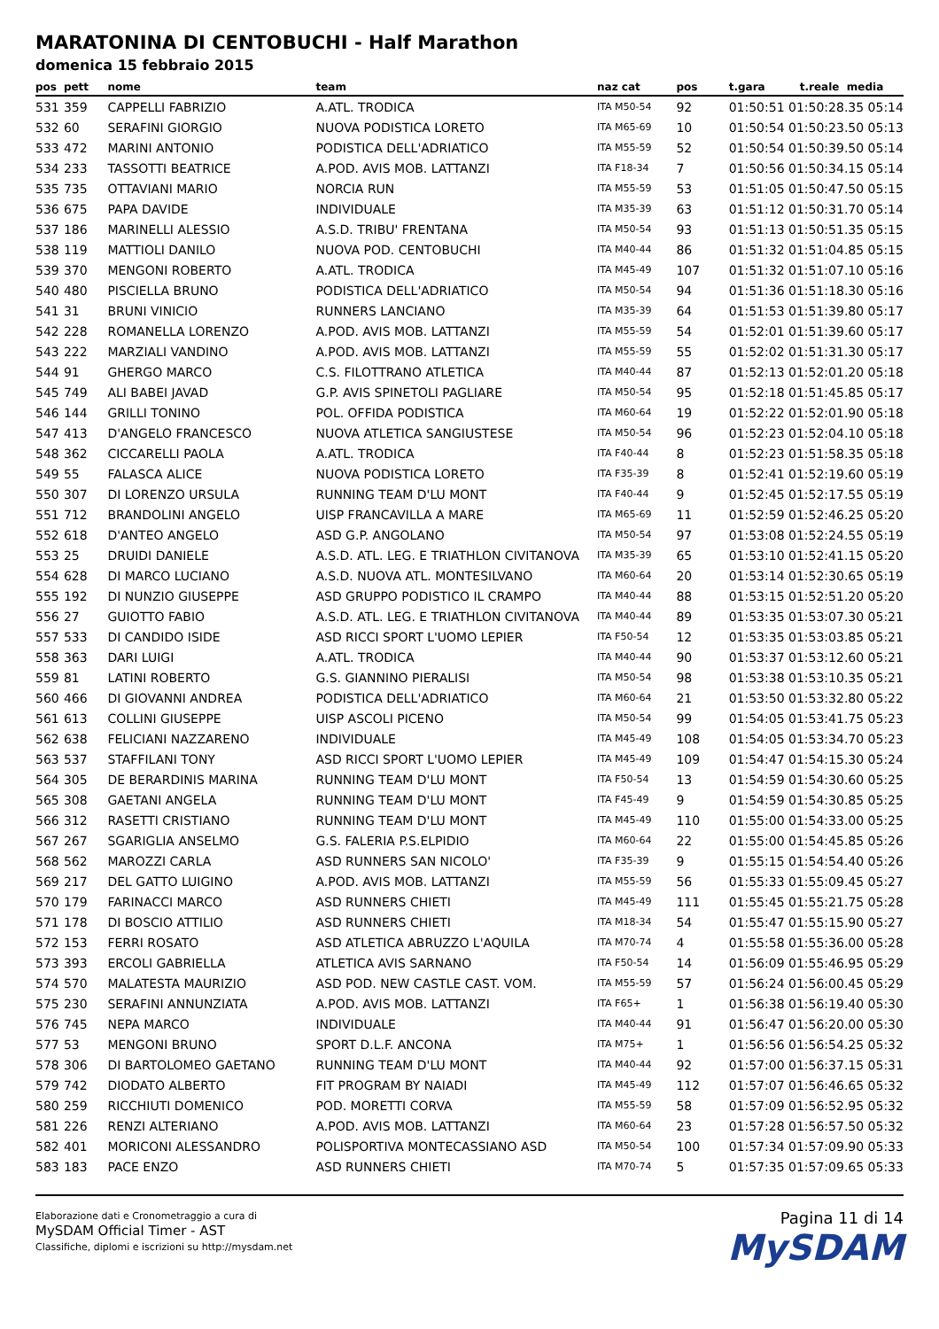MARATONINA DI CENTOBUCHI - Half Marathon
domenica 15 febbraio 2015
| pos | pett | nome | team | naz cat | pos | t.gara | t.reale media |
| --- | --- | --- | --- | --- | --- | --- | --- |
| 531 | 359 | CAPPELLI FABRIZIO | A.ATL. TRODICA | ITA M50-54 | 92 | 01:50:51 01:50:28.35 05:14 | |
| 532 | 60 | SERAFINI GIORGIO | NUOVA PODISTICA LORETO | ITA M65-69 | 10 | 01:50:54 01:50:23.50 05:13 | |
| 533 | 472 | MARINI ANTONIO | PODISTICA DELL'ADRIATICO | ITA M55-59 | 52 | 01:50:54 01:50:39.50 05:14 | |
| 534 | 233 | TASSOTTI BEATRICE | A.POD. AVIS MOB. LATTANZI | ITA F18-34 | 7 | 01:50:56 01:50:34.15 05:14 | |
| 535 | 735 | OTTAVIANI MARIO | NORCIA RUN | ITA M55-59 | 53 | 01:51:05 01:50:47.50 05:15 | |
| 536 | 675 | PAPA DAVIDE | INDIVIDUALE | ITA M35-39 | 63 | 01:51:12 01:50:31.70 05:14 | |
| 537 | 186 | MARINELLI ALESSIO | A.S.D. TRIBU' FRENTANA | ITA M50-54 | 93 | 01:51:13 01:50:51.35 05:15 | |
| 538 | 119 | MATTIOLI DANILO | NUOVA POD. CENTOBUCHI | ITA M40-44 | 86 | 01:51:32 01:51:04.85 05:15 | |
| 539 | 370 | MENGONI ROBERTO | A.ATL. TRODICA | ITA M45-49 | 107 | 01:51:32 01:51:07.10 05:16 | |
| 540 | 480 | PISCIELLA BRUNO | PODISTICA DELL'ADRIATICO | ITA M50-54 | 94 | 01:51:36 01:51:18.30 05:16 | |
| 541 | 31 | BRUNI VINICIO | RUNNERS LANCIANO | ITA M35-39 | 64 | 01:51:53 01:51:39.80 05:17 | |
| 542 | 228 | ROMANELLA LORENZO | A.POD. AVIS MOB. LATTANZI | ITA M55-59 | 54 | 01:52:01 01:51:39.60 05:17 | |
| 543 | 222 | MARZIALI VANDINO | A.POD. AVIS MOB. LATTANZI | ITA M55-59 | 55 | 01:52:02 01:51:31.30 05:17 | |
| 544 | 91 | GHERGO MARCO | C.S. FILOTTRANO ATLETICA | ITA M40-44 | 87 | 01:52:13 01:52:01.20 05:18 | |
| 545 | 749 | ALI BABEI JAVAD | G.P. AVIS SPINETOLI PAGLIARE | ITA M50-54 | 95 | 01:52:18 01:51:45.85 05:17 | |
| 546 | 144 | GRILLI TONINO | POL. OFFIDA PODISTICA | ITA M60-64 | 19 | 01:52:22 01:52:01.90 05:18 | |
| 547 | 413 | D'ANGELO FRANCESCO | NUOVA ATLETICA SANGIUSTESE | ITA M50-54 | 96 | 01:52:23 01:52:04.10 05:18 | |
| 548 | 362 | CICCARELLI PAOLA | A.ATL. TRODICA | ITA F40-44 | 8 | 01:52:23 01:51:58.35 05:18 | |
| 549 | 55 | FALASCA ALICE | NUOVA PODISTICA LORETO | ITA F35-39 | 8 | 01:52:41 01:52:19.60 05:19 | |
| 550 | 307 | DI LORENZO URSULA | RUNNING TEAM D'LU MONT | ITA F40-44 | 9 | 01:52:45 01:52:17.55 05:19 | |
| 551 | 712 | BRANDOLINI ANGELO | UISP FRANCAVILLA A MARE | ITA M65-69 | 11 | 01:52:59 01:52:46.25 05:20 | |
| 552 | 618 | D'ANTEO ANGELO | ASD G.P. ANGOLANO | ITA M50-54 | 97 | 01:53:08 01:52:24.55 05:19 | |
| 553 | 25 | DRUIDI DANIELE | A.S.D. ATL. LEG. E TRIATHLON CIVITANOVA | ITA M35-39 | 65 | 01:53:10 01:52:41.15 05:20 | |
| 554 | 628 | DI MARCO LUCIANO | A.S.D. NUOVA ATL. MONTESILVANO | ITA M60-64 | 20 | 01:53:14 01:52:30.65 05:19 | |
| 555 | 192 | DI NUNZIO GIUSEPPE | ASD GRUPPO PODISTICO IL CRAMPO | ITA M40-44 | 88 | 01:53:15 01:52:51.20 05:20 | |
| 556 | 27 | GUIOTTO FABIO | A.S.D. ATL. LEG. E TRIATHLON CIVITANOVA | ITA M40-44 | 89 | 01:53:35 01:53:07.30 05:21 | |
| 557 | 533 | DI CANDIDO ISIDE | ASD RICCI SPORT L'UOMO LEPIER | ITA F50-54 | 12 | 01:53:35 01:53:03.85 05:21 | |
| 558 | 363 | DARI LUIGI | A.ATL. TRODICA | ITA M40-44 | 90 | 01:53:37 01:53:12.60 05:21 | |
| 559 | 81 | LATINI ROBERTO | G.S. GIANNINO PIERALISI | ITA M50-54 | 98 | 01:53:38 01:53:10.35 05:21 | |
| 560 | 466 | DI GIOVANNI ANDREA | PODISTICA DELL'ADRIATICO | ITA M60-64 | 21 | 01:53:50 01:53:32.80 05:22 | |
| 561 | 613 | COLLINI GIUSEPPE | UISP ASCOLI PICENO | ITA M50-54 | 99 | 01:54:05 01:53:41.75 05:23 | |
| 562 | 638 | FELICIANI NAZZARENO | INDIVIDUALE | ITA M45-49 | 108 | 01:54:05 01:53:34.70 05:23 | |
| 563 | 537 | STAFFILANI TONY | ASD RICCI SPORT L'UOMO LEPIER | ITA M45-49 | 109 | 01:54:47 01:54:15.30 05:24 | |
| 564 | 305 | DE BERARDINIS MARINA | RUNNING TEAM D'LU MONT | ITA F50-54 | 13 | 01:54:59 01:54:30.60 05:25 | |
| 565 | 308 | GAETANI ANGELA | RUNNING TEAM D'LU MONT | ITA F45-49 | 9 | 01:54:59 01:54:30.85 05:25 | |
| 566 | 312 | RASETTI CRISTIANO | RUNNING TEAM D'LU MONT | ITA M45-49 | 110 | 01:55:00 01:54:33.00 05:25 | |
| 567 | 267 | SGARIGLIA ANSELMO | G.S. FALERIA P.S.ELPIDIO | ITA M60-64 | 22 | 01:55:00 01:54:45.85 05:26 | |
| 568 | 562 | MAROZZI CARLA | ASD RUNNERS SAN NICOLO' | ITA F35-39 | 9 | 01:55:15 01:54:54.40 05:26 | |
| 569 | 217 | DEL GATTO LUIGINO | A.POD. AVIS MOB. LATTANZI | ITA M55-59 | 56 | 01:55:33 01:55:09.45 05:27 | |
| 570 | 179 | FARINACCI MARCO | ASD RUNNERS CHIETI | ITA M45-49 | 111 | 01:55:45 01:55:21.75 05:28 | |
| 571 | 178 | DI BOSCIO ATTILIO | ASD RUNNERS CHIETI | ITA M18-34 | 54 | 01:55:47 01:55:15.90 05:27 | |
| 572 | 153 | FERRI ROSATO | ASD ATLETICA ABRUZZO L'AQUILA | ITA M70-74 | 4 | 01:55:58 01:55:36.00 05:28 | |
| 573 | 393 | ERCOLI GABRIELLA | ATLETICA AVIS SARNANO | ITA F50-54 | 14 | 01:56:09 01:55:46.95 05:29 | |
| 574 | 570 | MALATESTA MAURIZIO | ASD POD. NEW CASTLE CAST. VOM. | ITA M55-59 | 57 | 01:56:24 01:56:00.45 05:29 | |
| 575 | 230 | SERAFINI ANNUNZIATA | A.POD. AVIS MOB. LATTANZI | ITA F65+ | 1 | 01:56:38 01:56:19.40 05:30 | |
| 576 | 745 | NEPA MARCO | INDIVIDUALE | ITA M40-44 | 91 | 01:56:47 01:56:20.00 05:30 | |
| 577 | 53 | MENGONI BRUNO | SPORT D.L.F. ANCONA | ITA M75+ | 1 | 01:56:56 01:56:54.25 05:32 | |
| 578 | 306 | DI BARTOLOMEO GAETANO | RUNNING TEAM D'LU MONT | ITA M40-44 | 92 | 01:57:00 01:56:37.15 05:31 | |
| 579 | 742 | DIODATO ALBERTO | FIT PROGRAM BY NAIADI | ITA M45-49 | 112 | 01:57:07 01:56:46.65 05:32 | |
| 580 | 259 | RICCHIUTI DOMENICO | POD. MORETTI CORVA | ITA M55-59 | 58 | 01:57:09 01:56:52.95 05:32 | |
| 581 | 226 | RENZI ALTERIANO | A.POD. AVIS MOB. LATTANZI | ITA M60-64 | 23 | 01:57:28 01:56:57.50 05:32 | |
| 582 | 401 | MORICONI ALESSANDRO | POLISPORTIVA MONTECASSIANO ASD | ITA M50-54 | 100 | 01:57:34 01:57:09.90 05:33 | |
| 583 | 183 | PACE ENZO | ASD RUNNERS CHIETI | ITA M70-74 | 5 | 01:57:35 01:57:09.65 05:33 | |
Elaborazione dati e Cronometraggio a cura di
MySDAM Official Timer - AST
Classifiche, diplomi e iscrizioni su http://mysdam.net
Pagina 11 di 14
MySDAM